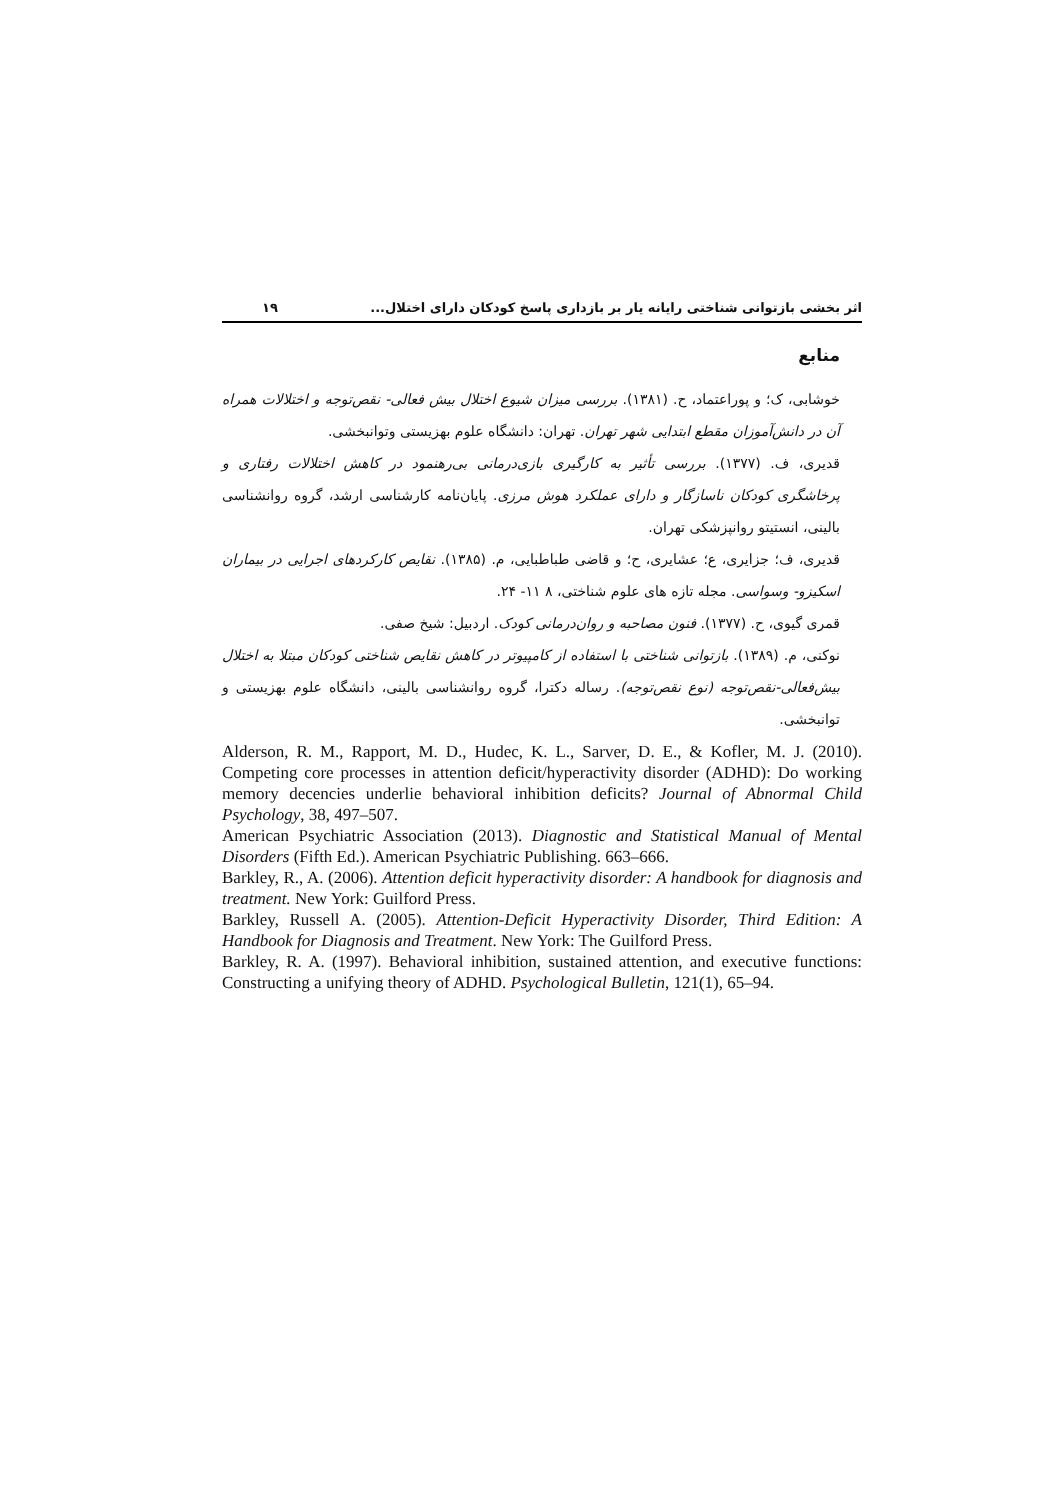اثر بخشی بازتوانی شناختی رایانه یار بر بازداری پاسخ کودکان دارای اختلال... ۱۹
منابع
خوشابی، ک؛ و پوراعتماد، ح. (۱۳۸۱). بررسی میزان شیوع اختلال بیش فعالی- نقص‌توجه و اختلالات همراه آن در دانش‌آموزان مقطع ابتدایی شهر تهران. تهران: دانشگاه علوم بهزیستی وتوانبخشی.
قدیری، ف. (۱۳۷۷). بررسی تأثیر به کارگیری بازی‌درمانی بی‌رهنمود در کاهش اختلالات رفتاری و پرخاشگری کودکان ناسازگار و دارای عملکرد هوش مرزی. پایان‌نامه کارشناسی ارشد، گروه روانشناسی بالینی، انستیتو روانپزشکی تهران.
قدیری، ف؛ جزایری، ع؛ عشایری، ح؛ و قاضی طباطبایی، م. (۱۳۸۵). نقایص کارکردهای اجرایی در بیماران اسکیزو- وسواسی. مجله تازه های علوم شناختی، ۸ ۱۱- ۲۴.
قمری گیوی، ح. (۱۳۷۷). فنون مصاحبه و روان‌درمانی کودک. اردبیل: شیخ صفی.
نوکنی، م. (۱۳۸۹). بازتوانی شناختی با استفاده از کامپیوتر در کاهش نقایص شناختی کودکان مبتلا به اختلال بیش‌فعالی-نقص‌توجه (نوع نقص‌توجه). رساله دکترا، گروه روانشناسی بالینی، دانشگاه علوم بهزیستی و توانبخشی.
Alderson, R. M., Rapport, M. D., Hudec, K. L., Sarver, D. E., & Kofler, M. J. (2010). Competing core processes in attention deficit/hyperactivity disorder (ADHD): Do working memory decencies underlie behavioral inhibition deficits? Journal of Abnormal Child Psychology, 38, 497–507.
American Psychiatric Association (2013). Diagnostic and Statistical Manual of Mental Disorders (Fifth Ed.). American Psychiatric Publishing. 663–666.
Barkley, R., A. (2006). Attention deficit hyperactivity disorder: A handbook for diagnosis and treatment. New York: Guilford Press.
Barkley, Russell A. (2005). Attention-Deficit Hyperactivity Disorder, Third Edition: A Handbook for Diagnosis and Treatment. New York: The Guilford Press.
Barkley, R. A. (1997). Behavioral inhibition, sustained attention, and executive functions: Constructing a unifying theory of ADHD. Psychological Bulletin, 121(1), 65–94.